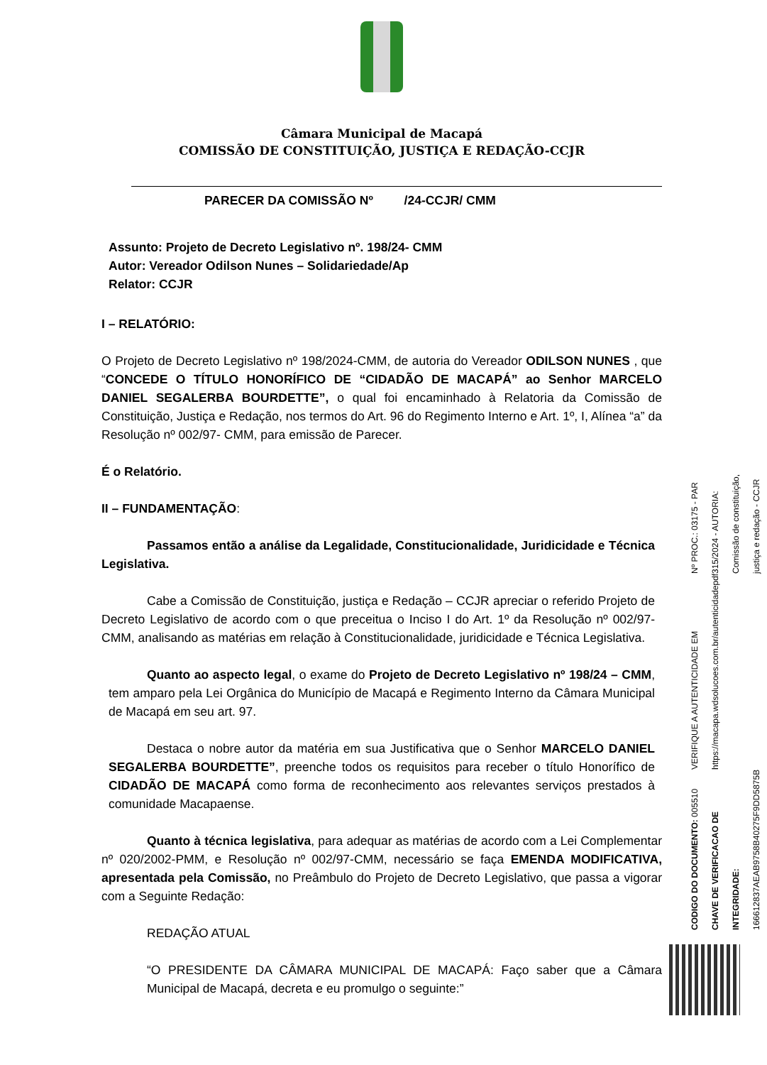Câmara Municipal de Macapá
COMISSÃO DE CONSTITUIÇÃO, JUSTIÇA E REDAÇÃO-CCJR
PARECER DA COMISSÃO Nº /24-CCJR/ CMM
Assunto: Projeto de Decreto Legislativo nº. 198/24- CMM
Autor: Vereador Odilson Nunes – Solidariedade/Ap
Relator: CCJR
I – RELATÓRIO:
O Projeto de Decreto Legislativo nº 198/2024-CMM, de autoria do Vereador ODILSON NUNES , que “CONCEDE O TÍTULO HONORÍFICO DE “CIDADÃO DE MACAPÁ” ao Senhor MARCELO DANIEL SEGALERBA BOURDETTE”, o qual foi encaminhado à Relatoria da Comissão de Constituição, Justiça e Redação, nos termos do Art. 96 do Regimento Interno e Art. 1º, I, Alínea “a” da Resolução nº 002/97- CMM, para emissão de Parecer.
É o Relatório.
II – FUNDAMENTAÇÃO:
Passamos então a análise da Legalidade, Constitucionalidade, Juridicidade e Técnica Legislativa.
Cabe a Comissão de Constituição, justiça e Redação – CCJR apreciar o referido Projeto de Decreto Legislativo de acordo com o que preceitua o Inciso I do Art. 1º da Resolução nº 002/97-CMM, analisando as matérias em relação à Constitucionalidade, juridicidade e Técnica Legislativa.
Quanto ao aspecto legal, o exame do Projeto de Decreto Legislativo nº 198/24 – CMM, tem amparo pela Lei Orgânica do Município de Macapá e Regimento Interno da Câmara Municipal de Macapá em seu art. 97.
Destaca o nobre autor da matéria em sua Justificativa que o Senhor MARCELO DANIEL SEGALERBA BOURDETTE”, preenche todos os requisitos para receber o título Honorífico de CIDADÃO DE MACAPÁ como forma de reconhecimento aos relevantes serviços prestados à comunidade Macapaense.
Quanto à técnica legislativa, para adequar as matérias de acordo com a Lei Complementar nº 020/2002-PMM, e Resolução nº 002/97-CMM, necessário se faça EMENDA MODIFICATIVA, apresentada pela Comissão, no Preâmbulo do Projeto de Decreto Legislativo, que passa a vigorar com a Seguinte Redação:
REDAÇÃO ATUAL
“O PRESIDENTE DA CÂMARA MUNICIPAL DE MACAPÁ: Faço saber que a Câmara Municipal de Macapá, decreta e eu promulgo o seguinte:”
CODIGO DO DOCUMENTO: 005510 CHAVE DE VERIFICACAO DE INTEGRIDADE: 166612837AEAB9758B40275F9DD5875B
VERIFIQUE A AUTENTICIDADE EM https://macapa.wdsolucoes.com.br/autenticidadepdf
Nº PROC.: 03175 - PAR 315/2024 - AUTORIA: Comissão de constituição, justiça e redação - CCJR